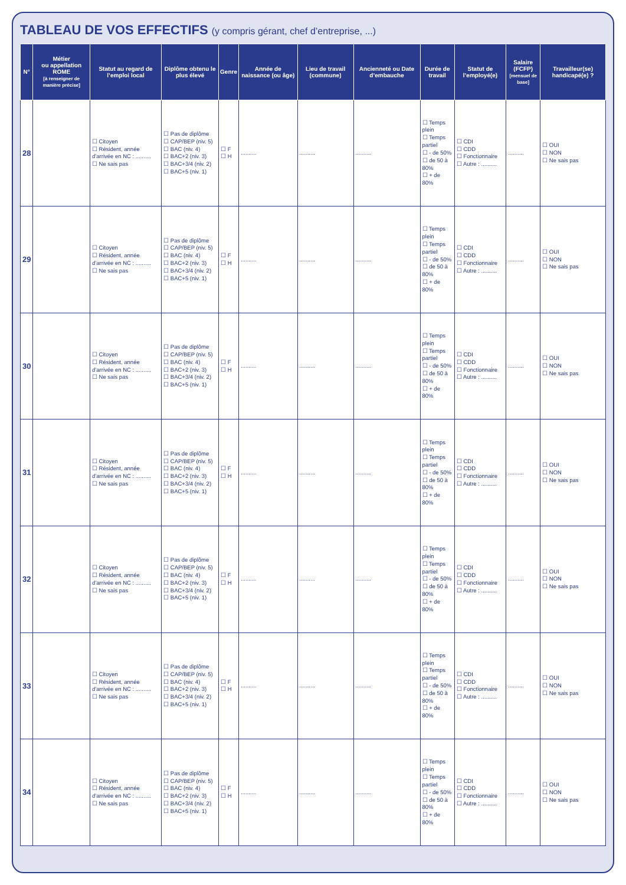TABLEAU DE VOS EFFECTIFS (y compris gérant, chef d’entreprise, ...)
| N° | Métier ou appellation ROME [à renseigner de manière précise] | Statut au regard de l’emploi local | Diplôme obtenu le plus élevé | Genre | Année de naissance (ou âge) | Lieu de travail (commune) | Ancienneté ou Date d’embauche | Durée de travail | Statut de l’employé(e) | Salaire (FCFP) [mensuel de base] | Travailleur(se) handicapé(e) ? |
| --- | --- | --- | --- | --- | --- | --- | --- | --- | --- | --- | --- |
| 28 | | ☐ Citoyen ☐ Résident, année d’arrivée en NC : .......... ☐ Ne sais pas | ☐ Pas de diplôme ☐ CAP/BEP (niv. 5) ☐ BAC (niv. 4) ☐ BAC+2 (niv. 3) ☐ BAC+3/4 (niv. 2) ☐ BAC+5 (niv. 1) | ☐ F ☐ H | .......... | .......... | .......... | ☐ Temps plein ☐ Temps partiel ☐ - de 50% ☐ de 50 à 80% ☐ + de 80% | ☐ CDI ☐ CDD ☐ Fonctionnaire ☐ Autre : .......... | .......... | ☐ OUI ☐ NON ☐ Ne sais pas |
| 29 | | ☐ Citoyen ☐ Résident, année d’arrivée en NC : .......... ☐ Ne sais pas | ☐ Pas de diplôme ☐ CAP/BEP (niv. 5) ☐ BAC (niv. 4) ☐ BAC+2 (niv. 3) ☐ BAC+3/4 (niv. 2) ☐ BAC+5 (niv. 1) | ☐ F ☐ H | .......... | .......... | .......... | ☐ Temps plein ☐ Temps partiel ☐ - de 50% ☐ de 50 à 80% ☐ + de 80% | ☐ CDI ☐ CDD ☐ Fonctionnaire ☐ Autre : .......... | .......... | ☐ OUI ☐ NON ☐ Ne sais pas |
| 30 | | ☐ Citoyen ☐ Résident, année d’arrivée en NC : .......... ☐ Ne sais pas | ☐ Pas de diplôme ☐ CAP/BEP (niv. 5) ☐ BAC (niv. 4) ☐ BAC+2 (niv. 3) ☐ BAC+3/4 (niv. 2) ☐ BAC+5 (niv. 1) | ☐ F ☐ H | .......... | .......... | .......... | ☐ Temps plein ☐ Temps partiel ☐ - de 50% ☐ de 50 à 80% ☐ + de 80% | ☐ CDI ☐ CDD ☐ Fonctionnaire ☐ Autre : .......... | .......... | ☐ OUI ☐ NON ☐ Ne sais pas |
| 31 | | ☐ Citoyen ☐ Résident, année d’arrivée en NC : .......... ☐ Ne sais pas | ☐ Pas de diplôme ☐ CAP/BEP (niv. 5) ☐ BAC (niv. 4) ☐ BAC+2 (niv. 3) ☐ BAC+3/4 (niv. 2) ☐ BAC+5 (niv. 1) | ☐ F ☐ H | .......... | .......... | .......... | ☐ Temps plein ☐ Temps partiel ☐ - de 50% ☐ de 50 à 80% ☐ + de 80% | ☐ CDI ☐ CDD ☐ Fonctionnaire ☐ Autre : .......... | .......... | ☐ OUI ☐ NON ☐ Ne sais pas |
| 32 | | ☐ Citoyen ☐ Résident, année d’arrivée en NC : .......... ☐ Ne sais pas | ☐ Pas de diplôme ☐ CAP/BEP (niv. 5) ☐ BAC (niv. 4) ☐ BAC+2 (niv. 3) ☐ BAC+3/4 (niv. 2) ☐ BAC+5 (niv. 1) | ☐ F ☐ H | .......... | .......... | .......... | ☐ Temps plein ☐ Temps partiel ☐ - de 50% ☐ de 50 à 80% ☐ + de 80% | ☐ CDI ☐ CDD ☐ Fonctionnaire ☐ Autre : .......... | .......... | ☐ OUI ☐ NON ☐ Ne sais pas |
| 33 | | ☐ Citoyen ☐ Résident, année d’arrivée en NC : .......... ☐ Ne sais pas | ☐ Pas de diplôme ☐ CAP/BEP (niv. 5) ☐ BAC (niv. 4) ☐ BAC+2 (niv. 3) ☐ BAC+3/4 (niv. 2) ☐ BAC+5 (niv. 1) | ☐ F ☐ H | .......... | .......... | .......... | ☐ Temps plein ☐ Temps partiel ☐ - de 50% ☐ de 50 à 80% ☐ + de 80% | ☐ CDI ☐ CDD ☐ Fonctionnaire ☐ Autre : .......... | .......... | ☐ OUI ☐ NON ☐ Ne sais pas |
| 34 | | ☐ Citoyen ☐ Résident, année d’arrivée en NC : .......... ☐ Ne sais pas | ☐ Pas de diplôme ☐ CAP/BEP (niv. 5) ☐ BAC (niv. 4) ☐ BAC+2 (niv. 3) ☐ BAC+3/4 (niv. 2) ☐ BAC+5 (niv. 1) | ☐ F ☐ H | .......... | .......... | .......... | ☐ Temps plein ☐ Temps partiel ☐ - de 50% ☐ de 50 à 80% ☐ + de 80% | ☐ CDI ☐ CDD ☐ Fonctionnaire ☐ Autre : .......... | .......... | ☐ OUI ☐ NON ☐ Ne sais pas |